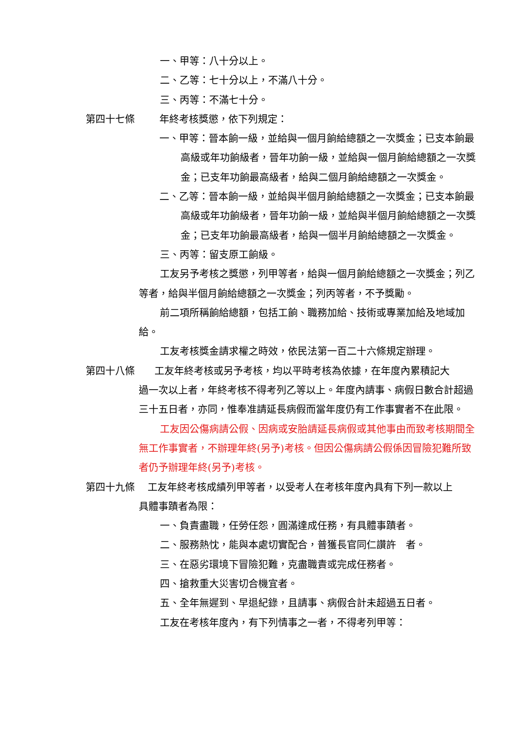一、甲等：八十分以上。
二、乙等：七十分以上，不滿八十分。
三、丙等：不滿七十分。
第四十七條 年終考核獎懲，依下列規定：
一、甲等：晉本餉一級，並給與一個月餉給總額之一次獎金；已支本餉最高級或年功餉級者，晉年功餉一級，並給與一個月餉給總額之一次獎金；已支年功餉最高級者，給與二個月餉給總額之一次獎金。
二、乙等：晉本餉一級，並給與半個月餉給總額之一次獎金；已支本餉最高級或年功餉級者，晉年功餉一級，並給與半個月餉給總額之一次獎金；已支年功餉最高級者，給與一個半月餉給總額之一次獎金。
三、丙等：留支原工餉級。
工友另予考核之獎懲，列甲等者，給與一個月餉給總額之一次獎金；列乙等者，給與半個月餉給總額之一次獎金；列丙等者，不予獎勵。
前二項所稱餉給總額，包括工餉、職務加給、技術或專業加給及地域加給。
工友考核獎金請求權之時效，依民法第一百二十六條規定辦理。
第四十八條　　工友年終考核或另予考核，均以平時考核為依據，在年度內累積記大
過一次以上者，年終考核不得考列乙等以上。年度內請事、病假日數合計超過三十五日者，亦同，惟奉准請延長病假而當年度仍有工作事實者不在此限。
工友因公傷病請公假、因病或安胎請延長病假或其他事由而致考核期間全無工作事實者，不辦理年終(另予)考核。但因公傷病請公假係因冒險犯難所致者仍予辦理年終(另予)考核。
第四十九條　 工友年終考核成績列甲等者，以受考人在考核年度內具有下列一款以上
具體事蹟者為限：
一、負責盡職，任勞任怨，圓滿達成任務，有具體事蹟者。
二、服務熱忱，能與本處切實配合，普獲長官同仁讚許　者。
三、在惡劣環境下冒險犯難，克盡職責或完成任務者。
四、搶救重大災害切合機宜者。
五、全年無遲到、早退紀錄，且請事、病假合計未超過五日者。
工友在考核年度內，有下列情事之一者，不得考列甲等：